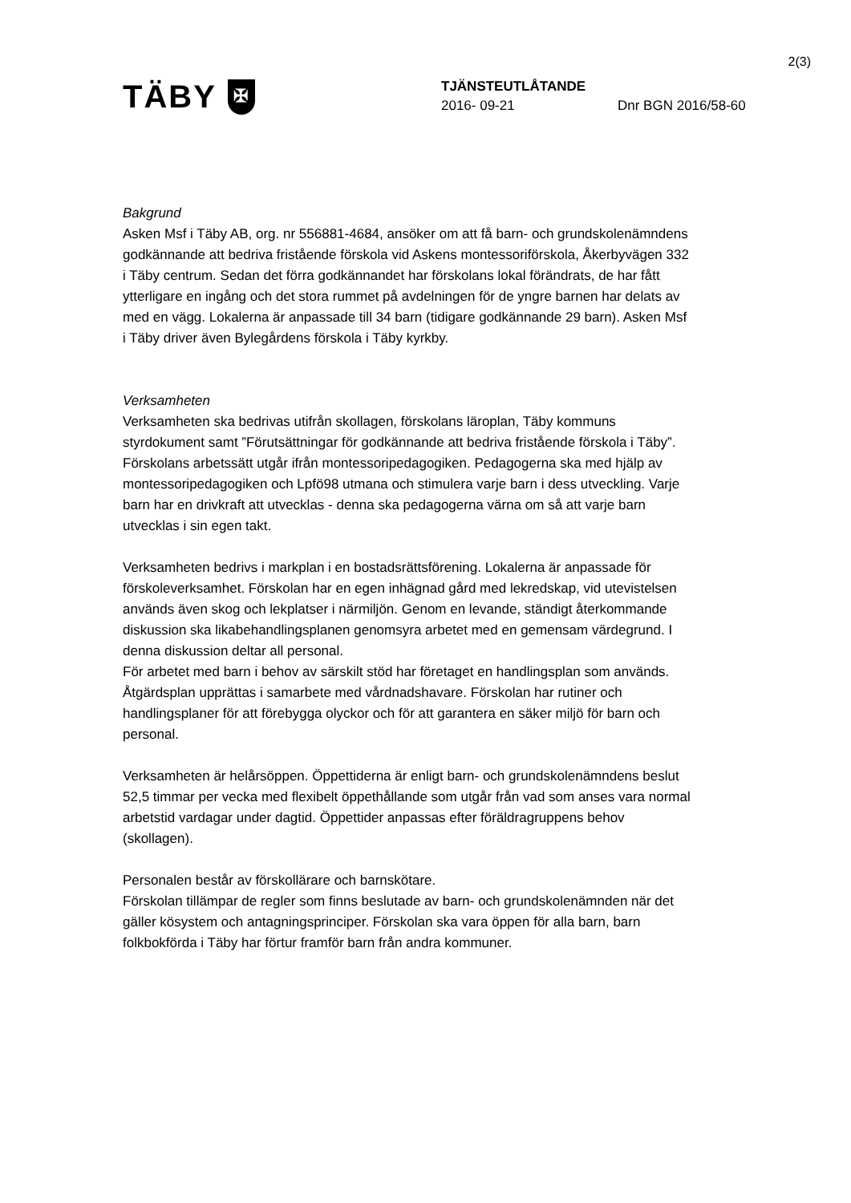2(3)
TÄBY
✠
TJÄNSTEUTLÅTANDE
2016- 09-21 Dnr BGN 2016/58-60
Bakgrund
Asken Msf i Täby AB, org. nr 556881-4684, ansöker om att få barn- och grundskolenämndens godkännande att bedriva fristående förskola vid Askens montessoriförskola, Åkerbyvägen 332 i Täby centrum. Sedan det förra godkännandet har förskolans lokal förändrats, de har fått ytterligare en ingång och det stora rummet på avdelningen för de yngre barnen har delats av med en vägg. Lokalerna är anpassade till 34 barn (tidigare godkännande 29 barn). Asken Msf i Täby driver även Bylegårdens förskola i Täby kyrkby.
Verksamheten
Verksamheten ska bedrivas utifrån skollagen, förskolans läroplan, Täby kommuns styrdokument samt ”Förutsättningar för godkännande att bedriva fristående förskola i Täby”.
Förskolans arbetssätt utgår ifrån montessoripedagogiken. Pedagogerna ska med hjälp av montessoripedagogiken och Lpfö98 utmana och stimulera varje barn i dess utveckling. Varje barn har en drivkraft att utvecklas - denna ska pedagogerna värna om så att varje barn utvecklas i sin egen takt.
Verksamheten bedrivs i markplan i en bostadsrättsförening. Lokalerna är anpassade för förskoleverksamhet. Förskolan har en egen inhägnad gård med lekredskap, vid utevistelsen används även skog och lekplatser i närmiljön. Genom en levande, ständigt återkommande diskussion ska likabehandlingsplanen genomsyra arbetet med en gemensam värdegrund. I denna diskussion deltar all personal.
För arbetet med barn i behov av särskilt stöd har företaget en handlingsplan som används. Åtgärdsplan upprättas i samarbete med vårdnadshavare. Förskolan har rutiner och handlingsplaner för att förebygga olyckor och för att garantera en säker miljö för barn och personal.
Verksamheten är helårsöppen. Öppettiderna är enligt barn- och grundskolenämndens beslut 52,5 timmar per vecka med flexibelt öppethållande som utgår från vad som anses vara normal arbetstid vardagar under dagtid. Öppettider anpassas efter föräldragruppens behov (skollagen).
Personalen består av förskollärare och barnskötare.
Förskolan tillämpar de regler som finns beslutade av barn- och grundskolenämnden när det gäller kösystem och antagningsprinciper. Förskolan ska vara öppen för alla barn, barn folkbokförda i Täby har förtur framför barn från andra kommuner.